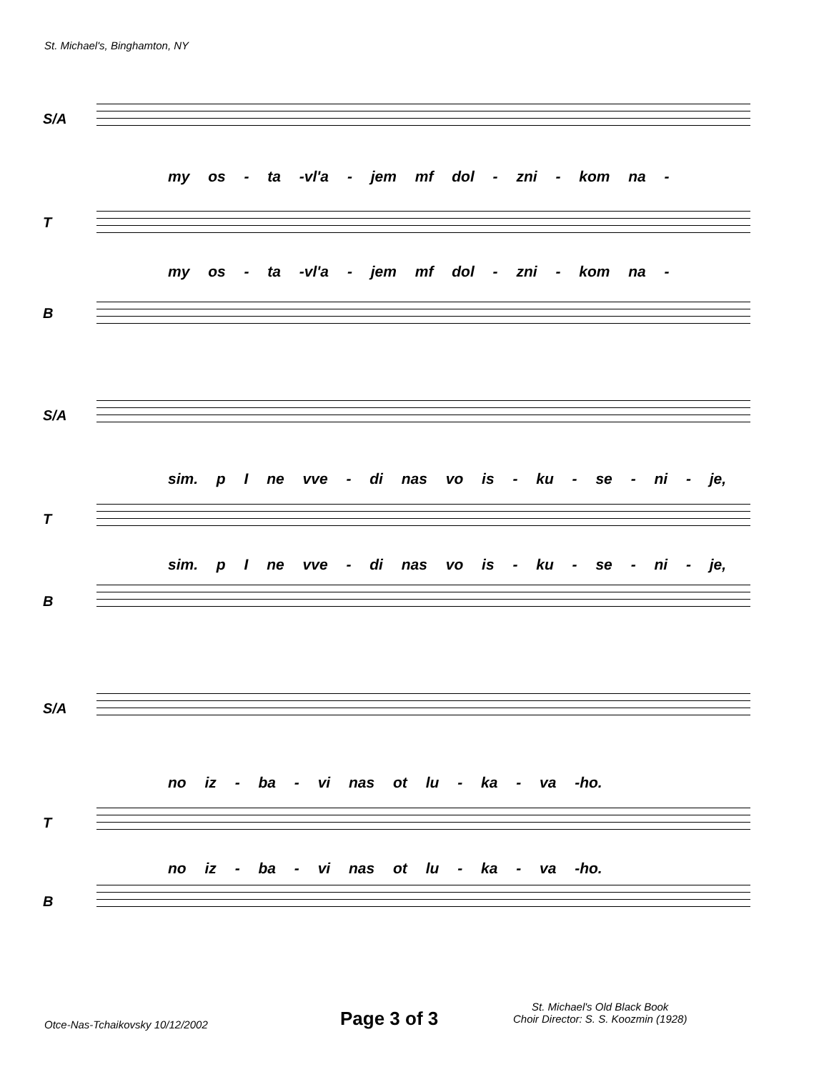St. Michael's, Binghamton, NY
S/A
my os - ta -vl'a - jem mf dol - zni - kom na -
T
my os - ta -vl'a - jem mf dol - zni - kom na -
B
S/A
sim. p I ne vve - di nas vo is - ku - se - ni - je,
T
sim. p I ne vve - di nas vo is - ku - se - ni - je,
B
S/A
no iz - ba - vi nas ot lu - ka - va -ho.
T
no iz - ba - vi nas ot lu - ka - va -ho.
B
Otce-Nas-Tchaikovsky 10/12/2002 Page 3 of 3
St. Michael's Old Black Book
Choir Director: S. S. Koozmin (1928)